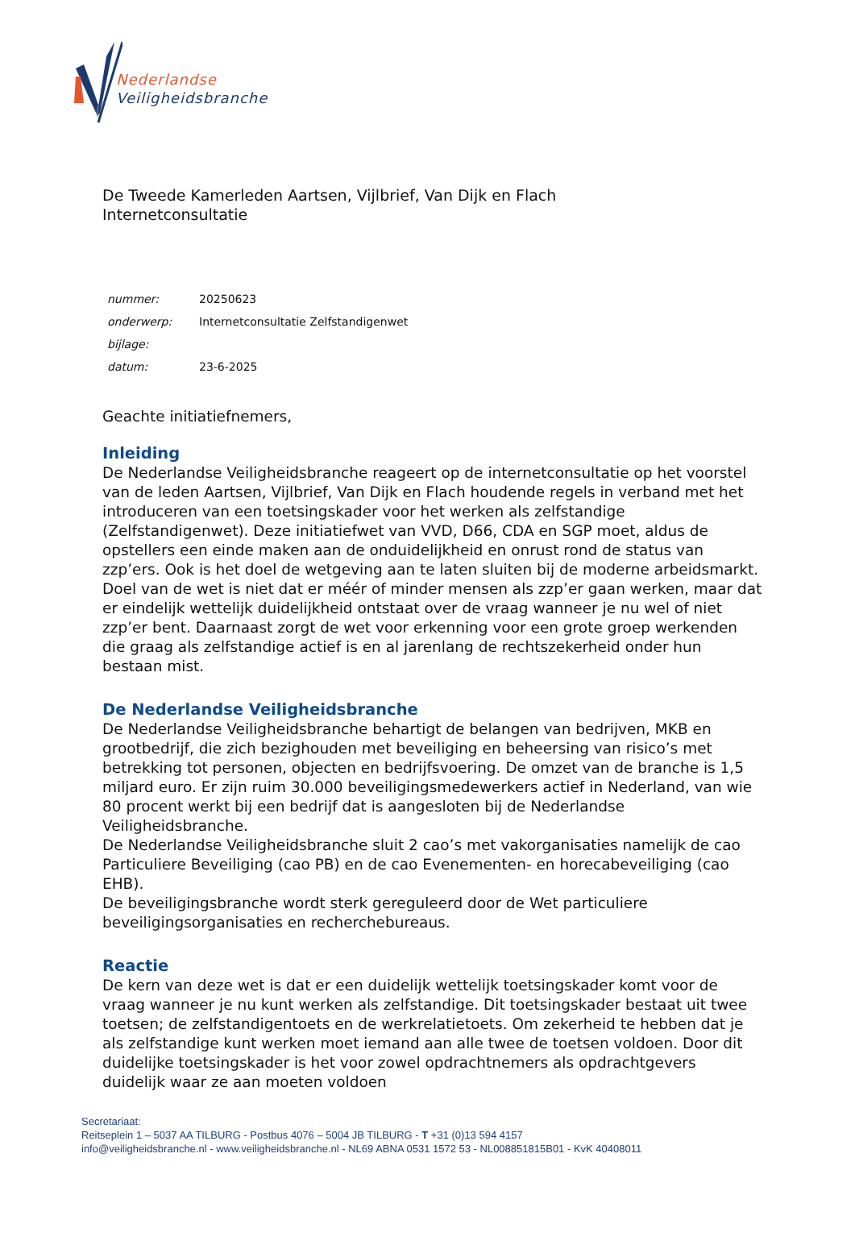Nederlandse
Veiligheidsbranche
De Tweede Kamerleden Aartsen, Vijlbrief, Van Dijk en Flach
Internetconsultatie
| nummer: | 20250623 |
| onderwerp: | Internetconsultatie Zelfstandigenwet |
| bijlage: | |
| datum: | 23-6-2025 |
Geachte initiatiefnemers,
Inleiding
De Nederlandse Veiligheidsbranche reageert op de internetconsultatie op het voorstel van de leden Aartsen, Vijlbrief, Van Dijk en Flach houdende regels in verband met het introduceren van een toetsingskader voor het werken als zelfstandige (Zelfstandigenwet). Deze initiatiefwet van VVD, D66, CDA en SGP moet, aldus de opstellers een einde maken aan de onduidelijkheid en onrust rond de status van zzp’ers. Ook is het doel de wetgeving aan te laten sluiten bij de moderne arbeidsmarkt. Doel van de wet is niet dat er méér of minder mensen als zzp’er gaan werken, maar dat er eindelijk wettelijk duidelijkheid ontstaat over de vraag wanneer je nu wel of niet zzp’er bent. Daarnaast zorgt de wet voor erkenning voor een grote groep werkenden die graag als zelfstandige actief is en al jarenlang de rechtszekerheid onder hun bestaan mist.
De Nederlandse Veiligheidsbranche
De Nederlandse Veiligheidsbranche behartigt de belangen van bedrijven, MKB en grootbedrijf, die zich bezighouden met beveiliging en beheersing van risico’s met betrekking tot personen, objecten en bedrijfsvoering. De omzet van de branche is 1,5 miljard euro. Er zijn ruim 30.000 beveiligingsmedewerkers actief in Nederland, van wie 80 procent werkt bij een bedrijf dat is aangesloten bij de Nederlandse Veiligheidsbranche.
De Nederlandse Veiligheidsbranche sluit 2 cao’s met vakorganisaties namelijk de cao Particuliere Beveiliging (cao PB) en de cao Evenementen- en horecabeveiliging (cao EHB).
De beveiligingsbranche wordt sterk gereguleerd door de Wet particuliere beveiligingsorganisaties en recherchebureaus.
Reactie
De kern van deze wet is dat er een duidelijk wettelijk toetsingskader komt voor de vraag wanneer je nu kunt werken als zelfstandige. Dit toetsingskader bestaat uit twee toetsen; de zelfstandigentoets en de werkrelatietoets. Om zekerheid te hebben dat je als zelfstandige kunt werken moet iemand aan alle twee de toetsen voldoen. Door dit duidelijke toetsingskader is het voor zowel opdrachtnemers als opdrachtgevers duidelijk waar ze aan moeten voldoen
Secretariaat:
Reitseplein 1 – 5037 AA TILBURG - Postbus 4076 – 5004 JB TILBURG - T +31 (0)13 594 4157
info@veiligheidsbranche.nl - www.veiligheidsbranche.nl - NL69 ABNA 0531 1572 53 - NL008851815B01 - KvK 40408011